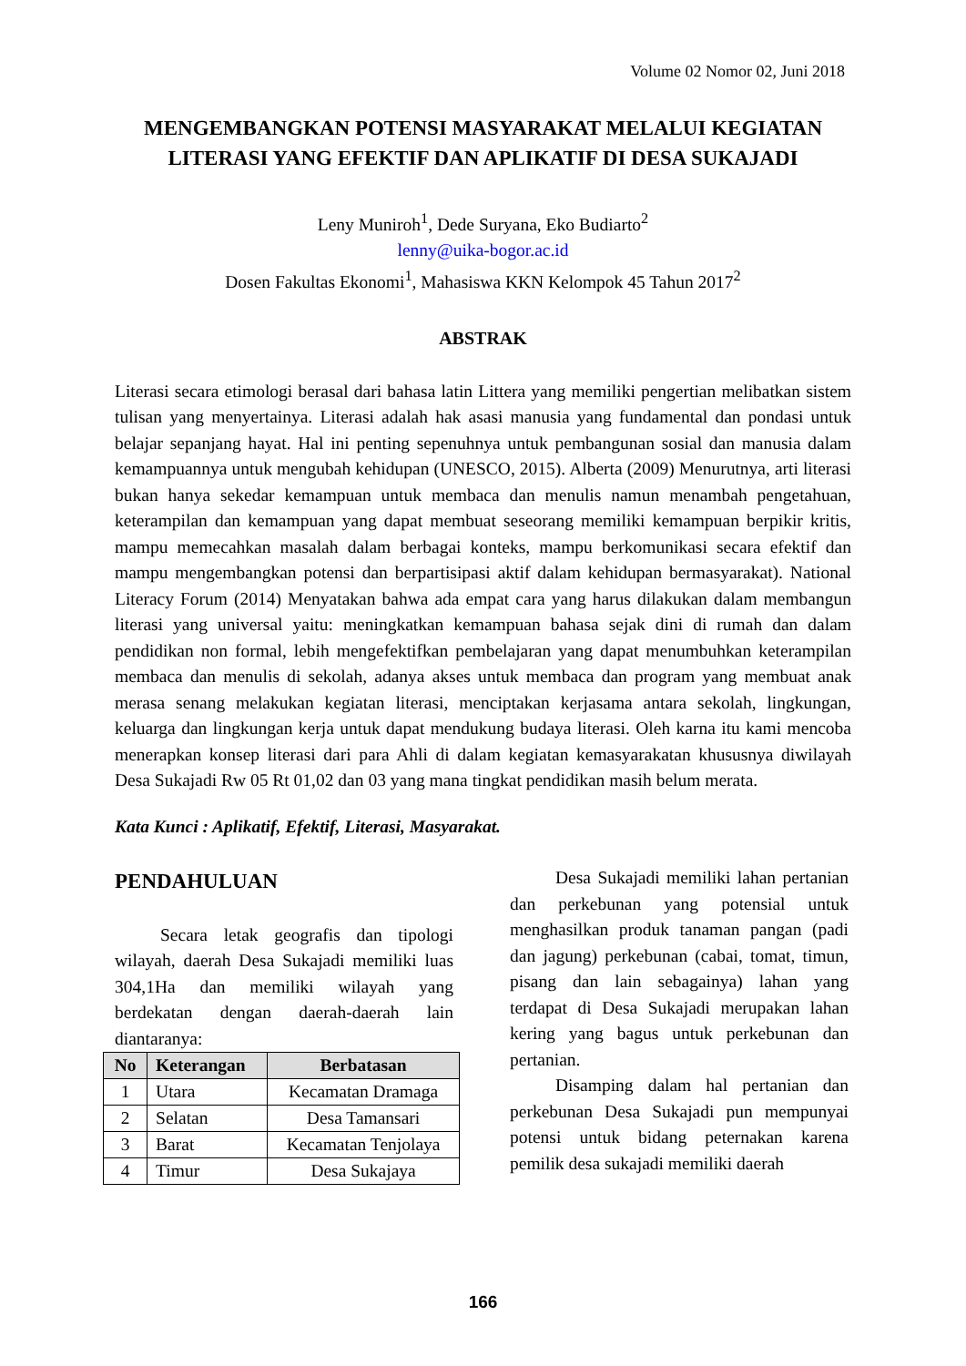Volume 02 Nomor 02, Juni 2018
MENGEMBANGKAN POTENSI MASYARAKAT MELALUI KEGIATAN LITERASI YANG EFEKTIF DAN APLIKATIF DI DESA SUKAJADI
Leny Muniroh<sup>1</sup>, Dede Suryana, Eko Budiarto<sup>2</sup>
lenny@uika-bogor.ac.id
Dosen Fakultas Ekonomi<sup>1</sup>, Mahasiswa KKN Kelompok 45 Tahun 2017<sup>2</sup>
ABSTRAK
Literasi secara etimologi berasal dari bahasa latin Littera yang memiliki pengertian melibatkan sistem tulisan yang menyertainya. Literasi adalah hak asasi manusia yang fundamental dan pondasi untuk belajar sepanjang hayat. Hal ini penting sepenuhnya untuk pembangunan sosial dan manusia dalam kemampuannya untuk mengubah kehidupan (UNESCO, 2015). Alberta (2009) Menurutnya, arti literasi bukan hanya sekedar kemampuan untuk membaca dan menulis namun menambah pengetahuan, keterampilan dan kemampuan yang dapat membuat seseorang memiliki kemampuan berpikir kritis, mampu memecahkan masalah dalam berbagai konteks, mampu berkomunikasi secara efektif dan mampu mengembangkan potensi dan berpartisipasi aktif dalam kehidupan bermasyarakat). National Literacy Forum (2014) Menyatakan bahwa ada empat cara yang harus dilakukan dalam membangun literasi yang universal yaitu: meningkatkan kemampuan bahasa sejak dini di rumah dan dalam pendidikan non formal, lebih mengefektifkan pembelajaran yang dapat menumbuhkan keterampilan membaca dan menulis di sekolah, adanya akses untuk membaca dan program yang membuat anak merasa senang melakukan kegiatan literasi, menciptakan kerjasama antara sekolah, lingkungan, keluarga dan lingkungan kerja untuk dapat mendukung budaya literasi. Oleh karna itu kami mencoba menerapkan konsep literasi dari para Ahli di dalam kegiatan kemasyarakatan khususnya diwilayah Desa Sukajadi Rw 05 Rt 01,02 dan 03 yang mana tingkat pendidikan masih belum merata.
Kata Kunci : Aplikatif, Efektif, Literasi, Masyarakat.
PENDAHULUAN
Secara letak geografis dan tipologi wilayah, daerah Desa Sukajadi memiliki luas 304,1Ha dan memiliki wilayah yang berdekatan dengan daerah-daerah lain diantaranya:
| No | Keterangan | Berbatasan |
| --- | --- | --- |
| 1 | Utara | Kecamatan Dramaga |
| 2 | Selatan | Desa Tamansari |
| 3 | Barat | Kecamatan Tenjolaya |
| 4 | Timur | Desa Sukajaya |
Desa Sukajadi memiliki lahan pertanian dan perkebunan yang potensial untuk menghasilkan produk tanaman pangan (padi dan jagung) perkebunan (cabai, tomat, timun, pisang dan lain sebagainya) lahan yang terdapat di Desa Sukajadi merupakan lahan kering yang bagus untuk perkebunan dan pertanian.
Disamping dalam hal pertanian dan perkebunan Desa Sukajadi pun mempunyai potensi untuk bidang peternakan karena pemilik desa sukajadi memiliki daerah
166